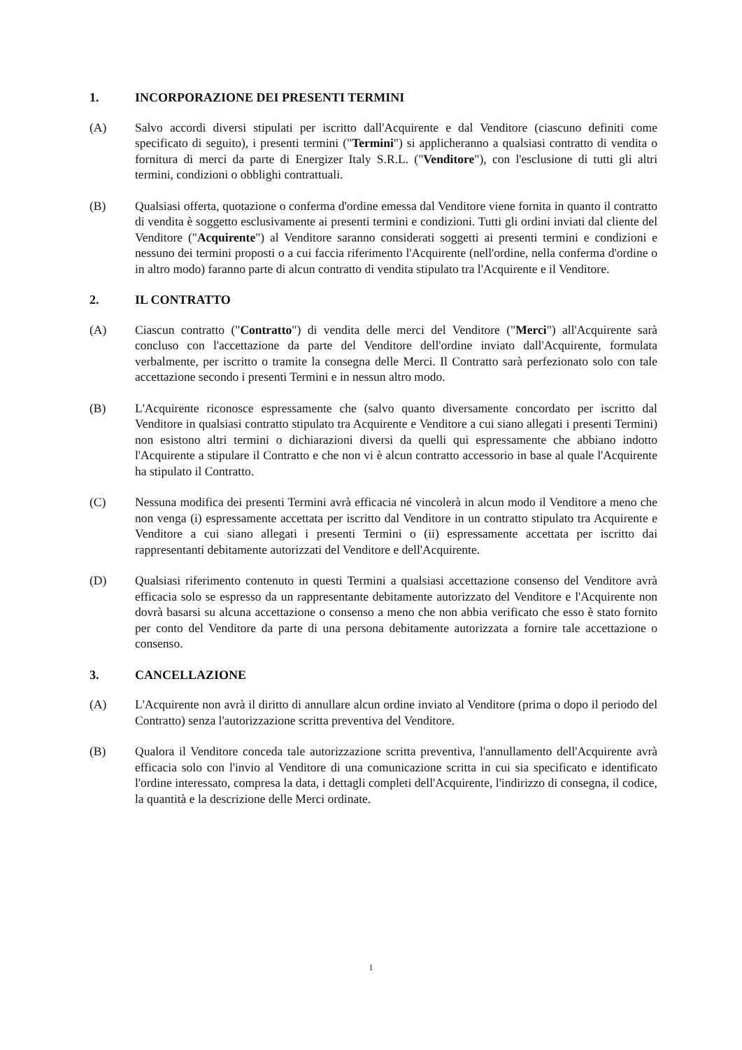1. INCORPORAZIONE DEI PRESENTI TERMINI
(A) Salvo accordi diversi stipulati per iscritto dall'Acquirente e dal Venditore (ciascuno definiti come specificato di seguito), i presenti termini ("Termini") si applicheranno a qualsiasi contratto di vendita o fornitura di merci da parte di Energizer Italy S.R.L. ("Venditore"), con l'esclusione di tutti gli altri termini, condizioni o obblighi contrattuali.
(B) Qualsiasi offerta, quotazione o conferma d'ordine emessa dal Venditore viene fornita in quanto il contratto di vendita è soggetto esclusivamente ai presenti termini e condizioni. Tutti gli ordini inviati dal cliente del Venditore ("Acquirente") al Venditore saranno considerati soggetti ai presenti termini e condizioni e nessuno dei termini proposti o a cui faccia riferimento l'Acquirente (nell'ordine, nella conferma d'ordine o in altro modo) faranno parte di alcun contratto di vendita stipulato tra l'Acquirente e il Venditore.
2. IL CONTRATTO
(A) Ciascun contratto ("Contratto") di vendita delle merci del Venditore ("Merci") all'Acquirente sarà concluso con l'accettazione da parte del Venditore dell'ordine inviato dall'Acquirente, formulata verbalmente, per iscritto o tramite la consegna delle Merci. Il Contratto sarà perfezionato solo con tale accettazione secondo i presenti Termini e in nessun altro modo.
(B) L'Acquirente riconosce espressamente che (salvo quanto diversamente concordato per iscritto dal Venditore in qualsiasi contratto stipulato tra Acquirente e Venditore a cui siano allegati i presenti Termini) non esistono altri termini o dichiarazioni diversi da quelli qui espressamente che abbiano indotto l'Acquirente a stipulare il Contratto e che non vi è alcun contratto accessorio in base al quale l'Acquirente ha stipulato il Contratto.
(C) Nessuna modifica dei presenti Termini avrà efficacia né vincolerà in alcun modo il Venditore a meno che non venga (i) espressamente accettata per iscritto dal Venditore in un contratto stipulato tra Acquirente e Venditore a cui siano allegati i presenti Termini o (ii) espressamente accettata per iscritto dai rappresentanti debitamente autorizzati del Venditore e dell'Acquirente.
(D) Qualsiasi riferimento contenuto in questi Termini a qualsiasi accettazione consenso del Venditore avrà efficacia solo se espresso da un rappresentante debitamente autorizzato del Venditore e l'Acquirente non dovrà basarsi su alcuna accettazione o consenso a meno che non abbia verificato che esso è stato fornito per conto del Venditore da parte di una persona debitamente autorizzata a fornire tale accettazione o consenso.
3. CANCELLAZIONE
(A) L'Acquirente non avrà il diritto di annullare alcun ordine inviato al Venditore (prima o dopo il periodo del Contratto) senza l'autorizzazione scritta preventiva del Venditore.
(B) Qualora il Venditore conceda tale autorizzazione scritta preventiva, l'annullamento dell'Acquirente avrà efficacia solo con l'invio al Venditore di una comunicazione scritta in cui sia specificato e identificato l'ordine interessato, compresa la data, i dettagli completi dell'Acquirente, l'indirizzo di consegna, il codice, la quantità e la descrizione delle Merci ordinate.
1